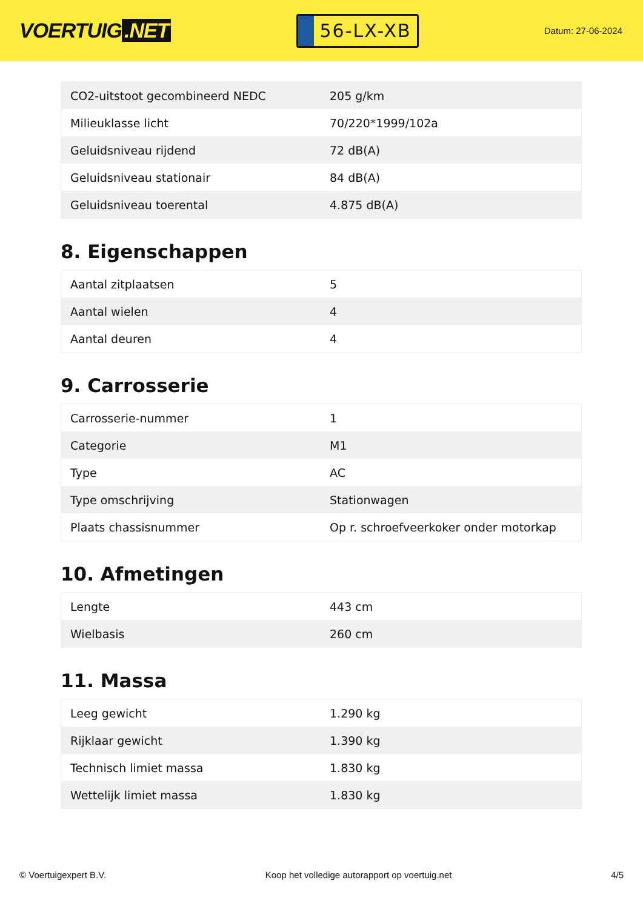VOERTUIG.NET
56-LX-XB
Datum: 27-06-2024
| CO2-uitstoot gecombineerd NEDC | 205 g/km |
| Milieuklasse licht | 70/220*1999/102a |
| Geluidsniveau rijdend | 72 dB(A) |
| Geluidsniveau stationair | 84 dB(A) |
| Geluidsniveau toerental | 4.875 dB(A) |
8. Eigenschappen
| Aantal zitplaatsen | 5 |
| Aantal wielen | 4 |
| Aantal deuren | 4 |
9. Carrosserie
| Carrosserie-nummer | 1 |
| Categorie | M1 |
| Type | AC |
| Type omschrijving | Stationwagen |
| Plaats chassisnummer | Op r. schroefveerkoker onder motorkap |
10. Afmetingen
| Lengte | 443 cm |
| Wielbasis | 260 cm |
11. Massa
| Leeg gewicht | 1.290 kg |
| Rijklaar gewicht | 1.390 kg |
| Technisch limiet massa | 1.830 kg |
| Wettelijk limiet massa | 1.830 kg |
© Voertuigexpert B.V. Koop het volledige autorapport op voertuig.net 4/5